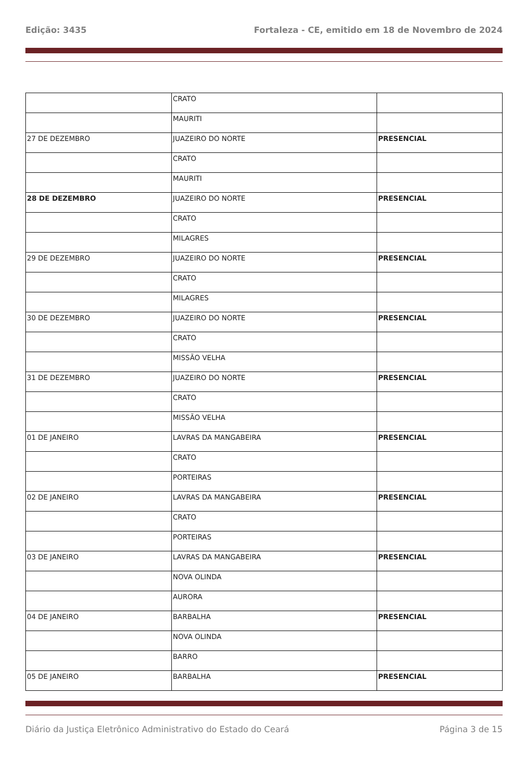Edição: 3435 Fortaleza - CE, emitido em 18 de Novembro de 2024
| | CRATO | |
| | MAURITI | |
| 27 DE DEZEMBRO | JUAZEIRO DO NORTE | PRESENCIAL |
| | CRATO | |
| | MAURITI | |
| 28 DE DEZEMBRO | JUAZEIRO DO NORTE | PRESENCIAL |
| | CRATO | |
| | MILAGRES | |
| 29 DE DEZEMBRO | JUAZEIRO DO NORTE | PRESENCIAL |
| | CRATO | |
| | MILAGRES | |
| 30 DE DEZEMBRO | JUAZEIRO DO NORTE | PRESENCIAL |
| | CRATO | |
| | MISSÃO VELHA | |
| 31 DE DEZEMBRO | JUAZEIRO DO NORTE | PRESENCIAL |
| | CRATO | |
| | MISSÃO VELHA | |
| 01 DE JANEIRO | LAVRAS DA MANGABEIRA | PRESENCIAL |
| | CRATO | |
| | PORTEIRAS | |
| 02 DE JANEIRO | LAVRAS DA MANGABEIRA | PRESENCIAL |
| | CRATO | |
| | PORTEIRAS | |
| 03 DE JANEIRO | LAVRAS DA MANGABEIRA | PRESENCIAL |
| | NOVA OLINDA | |
| | AURORA | |
| 04 DE JANEIRO | BARBALHA | PRESENCIAL |
| | NOVA OLINDA | |
| | BARRO | |
| 05 DE JANEIRO | BARBALHA | PRESENCIAL |
Diário da Justiça Eletrônico Administrativo do Estado do Ceará Página 3 de 15